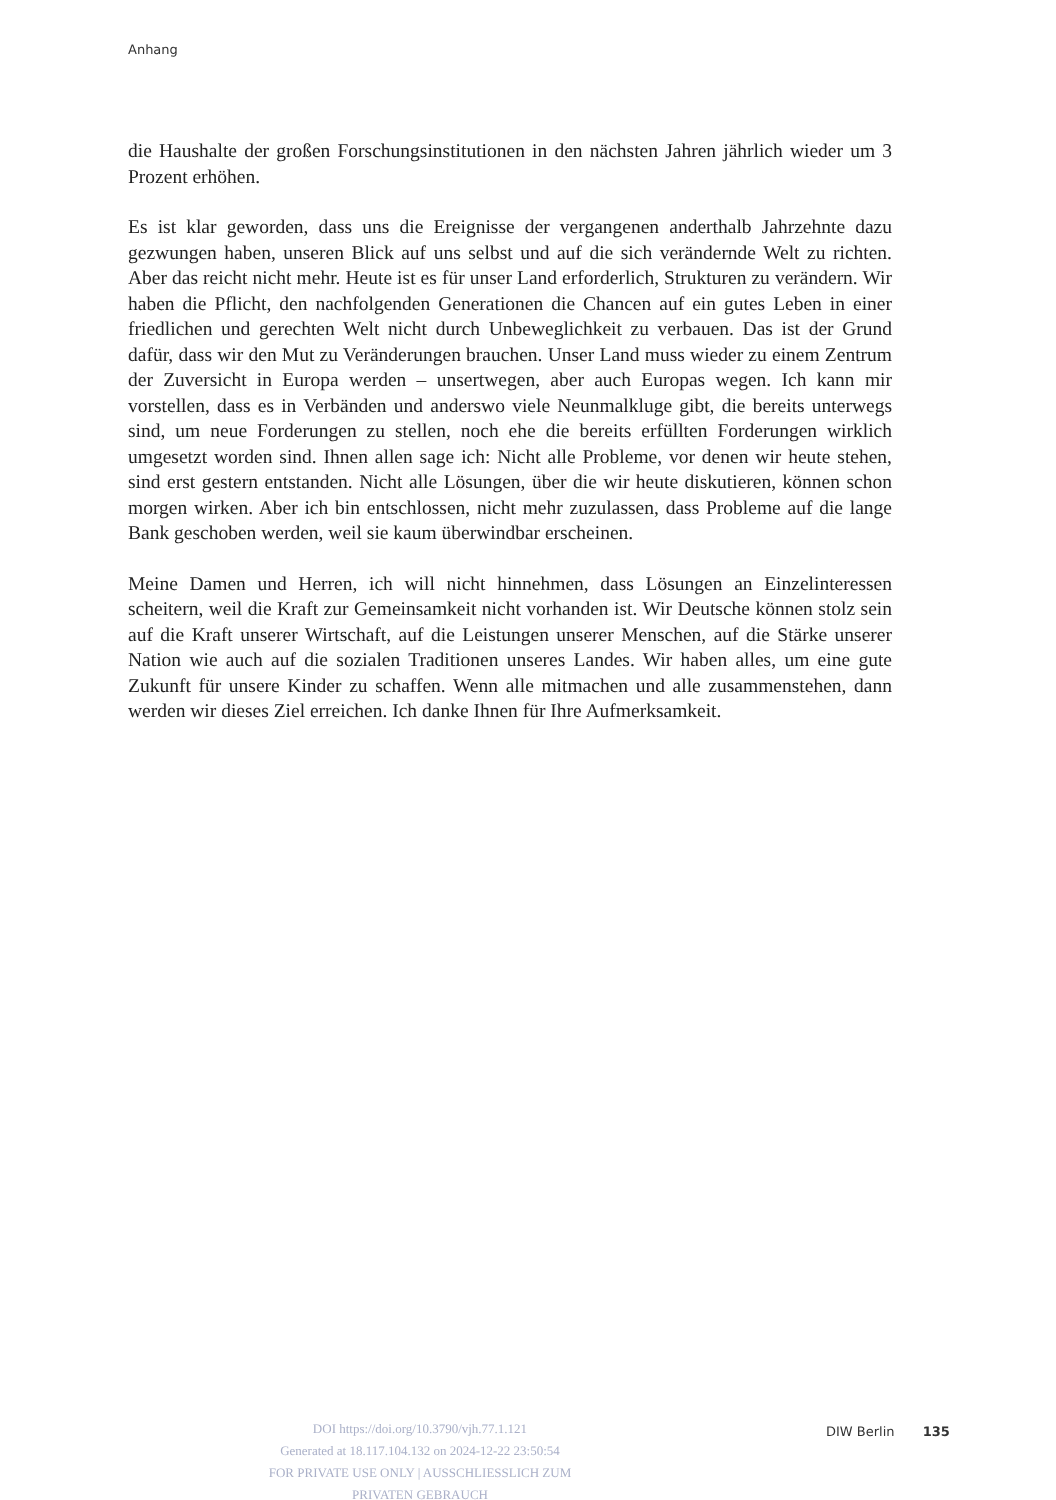Anhang
die Haushalte der großen Forschungsinstitutionen in den nächsten Jahren jährlich wieder um 3 Prozent erhöhen.
Es ist klar geworden, dass uns die Ereignisse der vergangenen anderthalb Jahrzehnte dazu gezwungen haben, unseren Blick auf uns selbst und auf die sich verändernde Welt zu richten. Aber das reicht nicht mehr. Heute ist es für unser Land erforderlich, Strukturen zu verändern. Wir haben die Pflicht, den nachfolgenden Generationen die Chancen auf ein gutes Leben in einer friedlichen und gerechten Welt nicht durch Unbeweglichkeit zu verbauen. Das ist der Grund dafür, dass wir den Mut zu Veränderungen brauchen. Unser Land muss wieder zu einem Zentrum der Zuversicht in Europa werden – unsertwegen, aber auch Europas wegen. Ich kann mir vorstellen, dass es in Verbänden und anderswo viele Neunmalkluge gibt, die bereits unterwegs sind, um neue Forderungen zu stellen, noch ehe die bereits erfüllten Forderungen wirklich umgesetzt worden sind. Ihnen allen sage ich: Nicht alle Probleme, vor denen wir heute stehen, sind erst gestern entstanden. Nicht alle Lösungen, über die wir heute diskutieren, können schon morgen wirken. Aber ich bin entschlossen, nicht mehr zuzulassen, dass Probleme auf die lange Bank geschoben werden, weil sie kaum überwindbar erscheinen.
Meine Damen und Herren, ich will nicht hinnehmen, dass Lösungen an Einzelinteressen scheitern, weil die Kraft zur Gemeinsamkeit nicht vorhanden ist. Wir Deutsche können stolz sein auf die Kraft unserer Wirtschaft, auf die Leistungen unserer Menschen, auf die Stärke unserer Nation wie auch auf die sozialen Traditionen unseres Landes. Wir haben alles, um eine gute Zukunft für unsere Kinder zu schaffen. Wenn alle mitmachen und alle zusammenstehen, dann werden wir dieses Ziel erreichen. Ich danke Ihnen für Ihre Aufmerksamkeit.
DOI https://doi.org/10.3790/vjh.77.1.121
Generated at 18.117.104.132 on 2024-12-22 23:50:54
FOR PRIVATE USE ONLY | AUSSCHLIESSLICH ZUM PRIVATEN GEBRAUCH
DIW Berlin 135